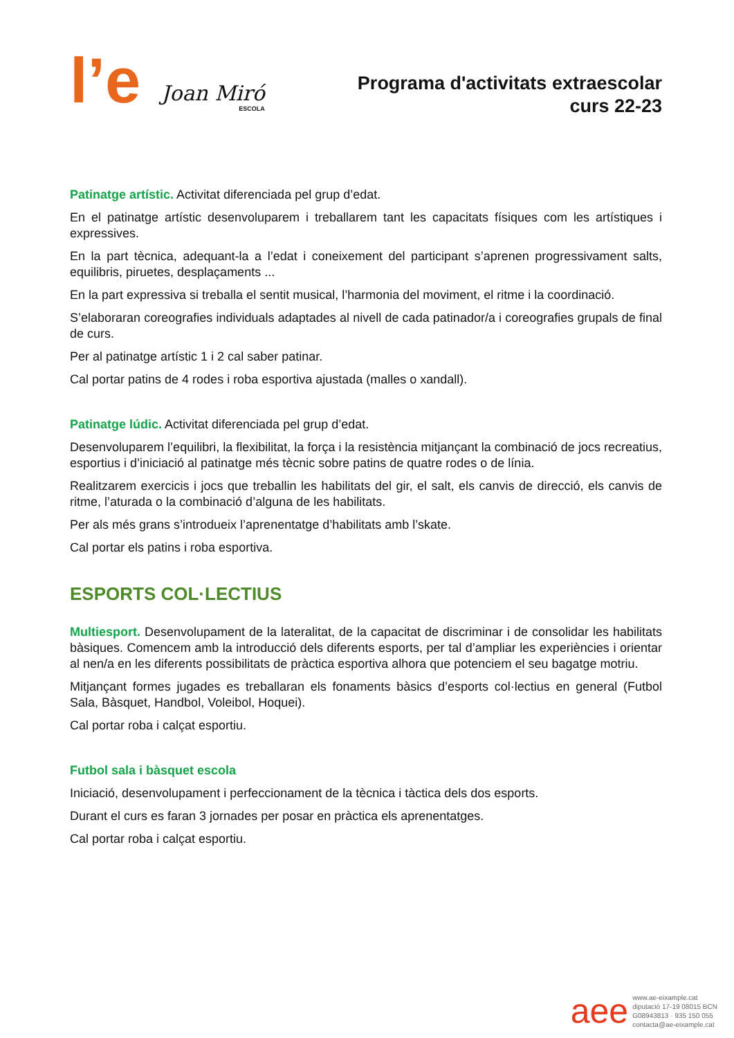l’e
Joan Miró
ESCOLA
Programa d'activitats extraescolar
curs 22-23
Patinatge artístic. Activitat diferenciada pel grup d’edat.
En el patinatge artístic desenvoluparem i treballarem tant les capacitats físiques com les artístiques i expressives.
En la part tècnica, adequant-la a l’edat i coneixement del participant s’aprenen progressivament salts, equilibris, piruetes, desplaçaments ...
En la part expressiva si treballa el sentit musical, l’harmonia del moviment, el ritme i la coordinació.
S’elaboraran coreografies individuals adaptades al nivell de cada patinador/a i coreografies grupals de final de curs.
Per al patinatge artístic 1 i 2 cal saber patinar.
Cal portar patins de 4 rodes i roba esportiva ajustada (malles o xandall).
Patinatge lúdic. Activitat diferenciada pel grup d’edat.
Desenvoluparem l’equilibri, la flexibilitat, la força i la resistència mitjançant la combinació de jocs recreatius, esportius i d’iniciació al patinatge més tècnic sobre patins de quatre rodes o de línia.
Realitzarem exercicis i jocs que treballin les habilitats del gir, el salt, els canvis de direcció, els canvis de ritme, l’aturada o la combinació d’alguna de les habilitats.
Per als més grans s’introdueix l’aprenentatge d’habilitats amb l’skate.
Cal portar els patins i roba esportiva.
ESPORTS COL·LECTIUS
Multiesport. Desenvolupament de la lateralitat, de la capacitat de discriminar i de consolidar les habilitats bàsiques. Comencem amb la introducció dels diferents esports, per tal d’ampliar les experiències i orientar al nen/a en les diferents possibilitats de pràctica esportiva alhora que potenciem el seu bagatge motriu.
Mitjançant formes jugades es treballaran els fonaments bàsics d’esports col·lectius en general (Futbol Sala, Bàsquet, Handbol, Voleibol, Hoquei).
Cal portar roba i calçat esportiu.
Futbol sala i bàsquet escola
Iniciació, desenvolupament i perfeccionament de la tècnica i tàctica dels dos esports.
Durant el curs es faran 3 jornades per posar en pràctica els aprenentatges.
Cal portar roba i calçat esportiu.
aee
www.ae-eixample.cat
diputació 17-19 08015 BCN
G08943813 · 935 150 055
contacta@ae-eixample.cat